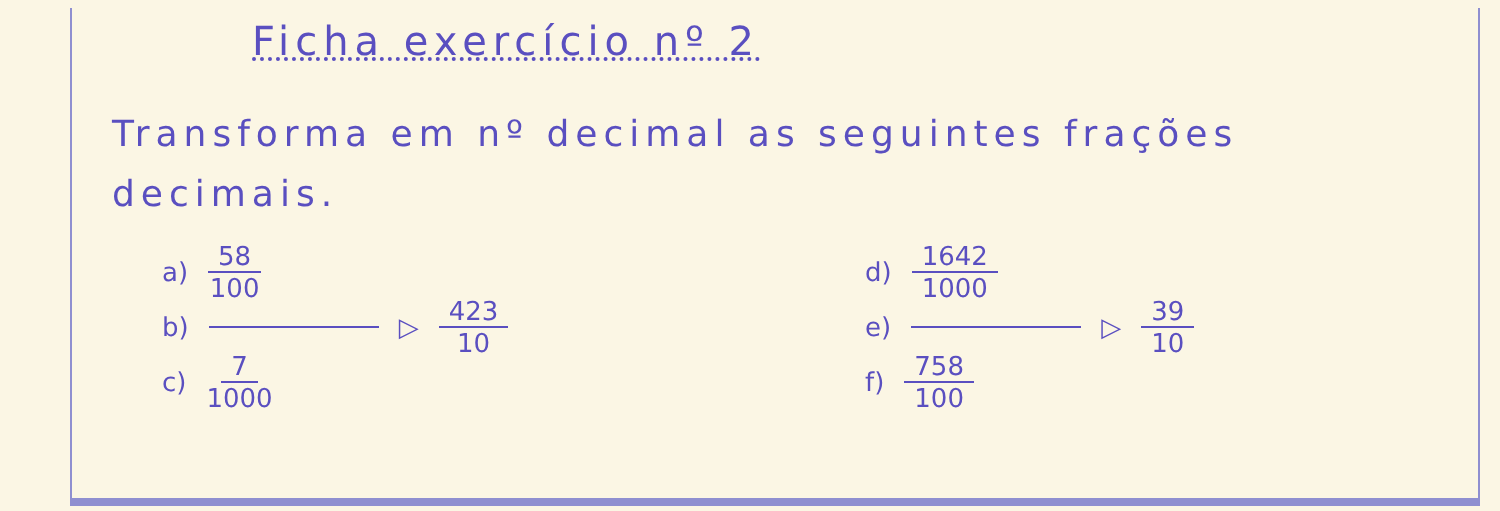Ficha exercício nº 2
Transforma em nº decimal as seguintes frações decimais.
a) 58 100
b) ▷ 423 10
c) 7 1000
d) 1642 1000
e) ▷ 39 10
f) 758 100